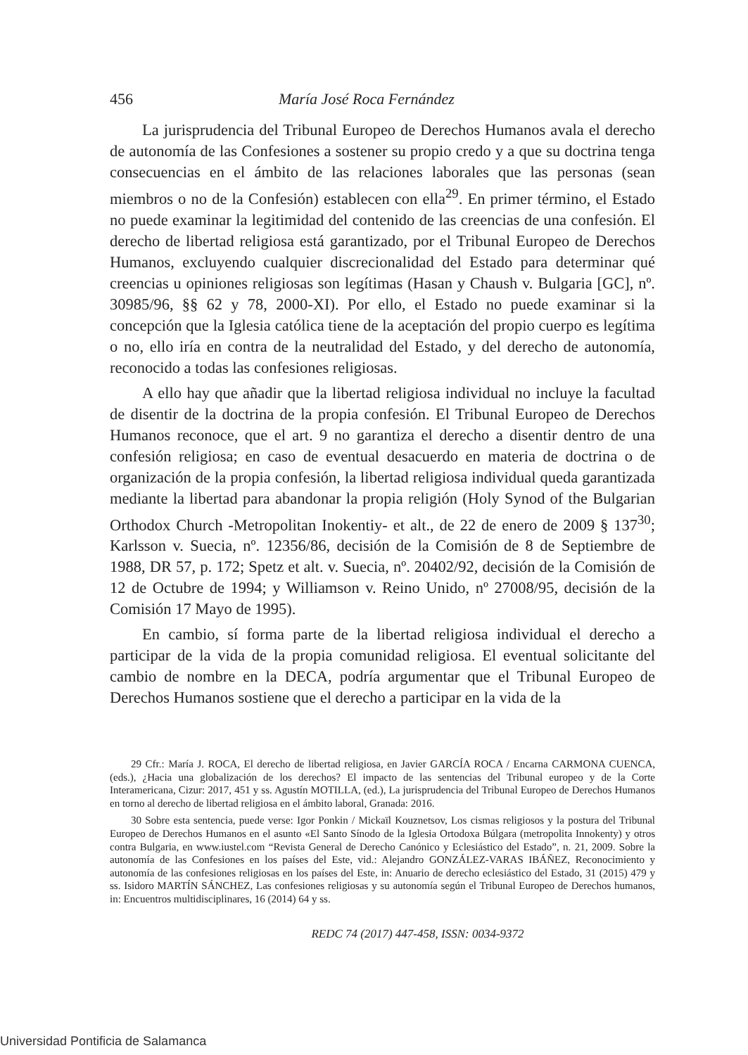456 María José Roca Fernández
La jurisprudencia del Tribunal Europeo de Derechos Humanos avala el derecho de autonomía de las Confesiones a sostener su propio credo y a que su doctrina tenga consecuencias en el ámbito de las relaciones laborales que las personas (sean miembros o no de la Confesión) establecen con ella<sup>29</sup>. En primer término, el Estado no puede examinar la legitimidad del contenido de las creencias de una confesión. El derecho de libertad religiosa está garantizado, por el Tribunal Europeo de Derechos Humanos, excluyendo cualquier discrecionalidad del Estado para determinar qué creencias u opiniones religiosas son legítimas (Hasan y Chaush v. Bulgaria [GC], nº. 30985/96, §§ 62 y 78, 2000-XI). Por ello, el Estado no puede examinar si la concepción que la Iglesia católica tiene de la aceptación del propio cuerpo es legítima o no, ello iría en contra de la neutralidad del Estado, y del derecho de autonomía, reconocido a todas las confesiones religiosas.
A ello hay que añadir que la libertad religiosa individual no incluye la facultad de disentir de la doctrina de la propia confesión. El Tribunal Europeo de Derechos Humanos reconoce, que el art. 9 no garantiza el derecho a disentir dentro de una confesión religiosa; en caso de eventual desacuerdo en materia de doctrina o de organización de la propia confesión, la libertad religiosa individual queda garantizada mediante la libertad para abandonar la propia religión (Holy Synod of the Bulgarian Orthodox Church -Metropolitan Inokentiy- et alt., de 22 de enero de 2009 § 137<sup>30</sup>; Karlsson v. Suecia, nº. 12356/86, decisión de la Comisión de 8 de Septiembre de 1988, DR 57, p. 172; Spetz et alt. v. Suecia, nº. 20402/92, decisión de la Comisión de 12 de Octubre de 1994; y Williamson v. Reino Unido, nº 27008/95, decisión de la Comisión 17 Mayo de 1995).
En cambio, sí forma parte de la libertad religiosa individual el derecho a participar de la vida de la propia comunidad religiosa. El eventual solicitante del cambio de nombre en la DECA, podría argumentar que el Tribunal Europeo de Derechos Humanos sostiene que el derecho a participar en la vida de la
29 Cfr.: María J. ROCA, El derecho de libertad religiosa, en Javier GARCÍA ROCA / Encarna CARMONA CUENCA, (eds.), ¿Hacia una globalización de los derechos? El impacto de las sentencias del Tribunal europeo y de la Corte Interamericana, Cizur: 2017, 451 y ss. Agustín MOTILLA, (ed.), La jurisprudencia del Tribunal Europeo de Derechos Humanos en torno al derecho de libertad religiosa en el ámbito laboral, Granada: 2016.
30 Sobre esta sentencia, puede verse: Igor Ponkin / Mickaïl Kouznetsov, Los cismas religiosos y la postura del Tribunal Europeo de Derechos Humanos en el asunto «El Santo Sínodo de la Iglesia Ortodoxa Búlgara (metropolita Innokenty) y otros contra Bulgaria, en www.iustel.com “Revista General de Derecho Canónico y Eclesiástico del Estado”, n. 21, 2009. Sobre la autonomía de las Confesiones en los países del Este, vid.: Alejandro GONZÁLEZ-VARAS IBÁÑEZ, Reconocimiento y autonomía de las confesiones religiosas en los países del Este, in: Anuario de derecho eclesiástico del Estado, 31 (2015) 479 y ss. Isidoro MARTÍN SÁNCHEZ, Las confesiones religiosas y su autonomía según el Tribunal Europeo de Derechos humanos, in: Encuentros multidisciplinares, 16 (2014) 64 y ss.
REDC 74 (2017) 447-458, ISSN: 0034-9372
Universidad Pontificia de Salamanca